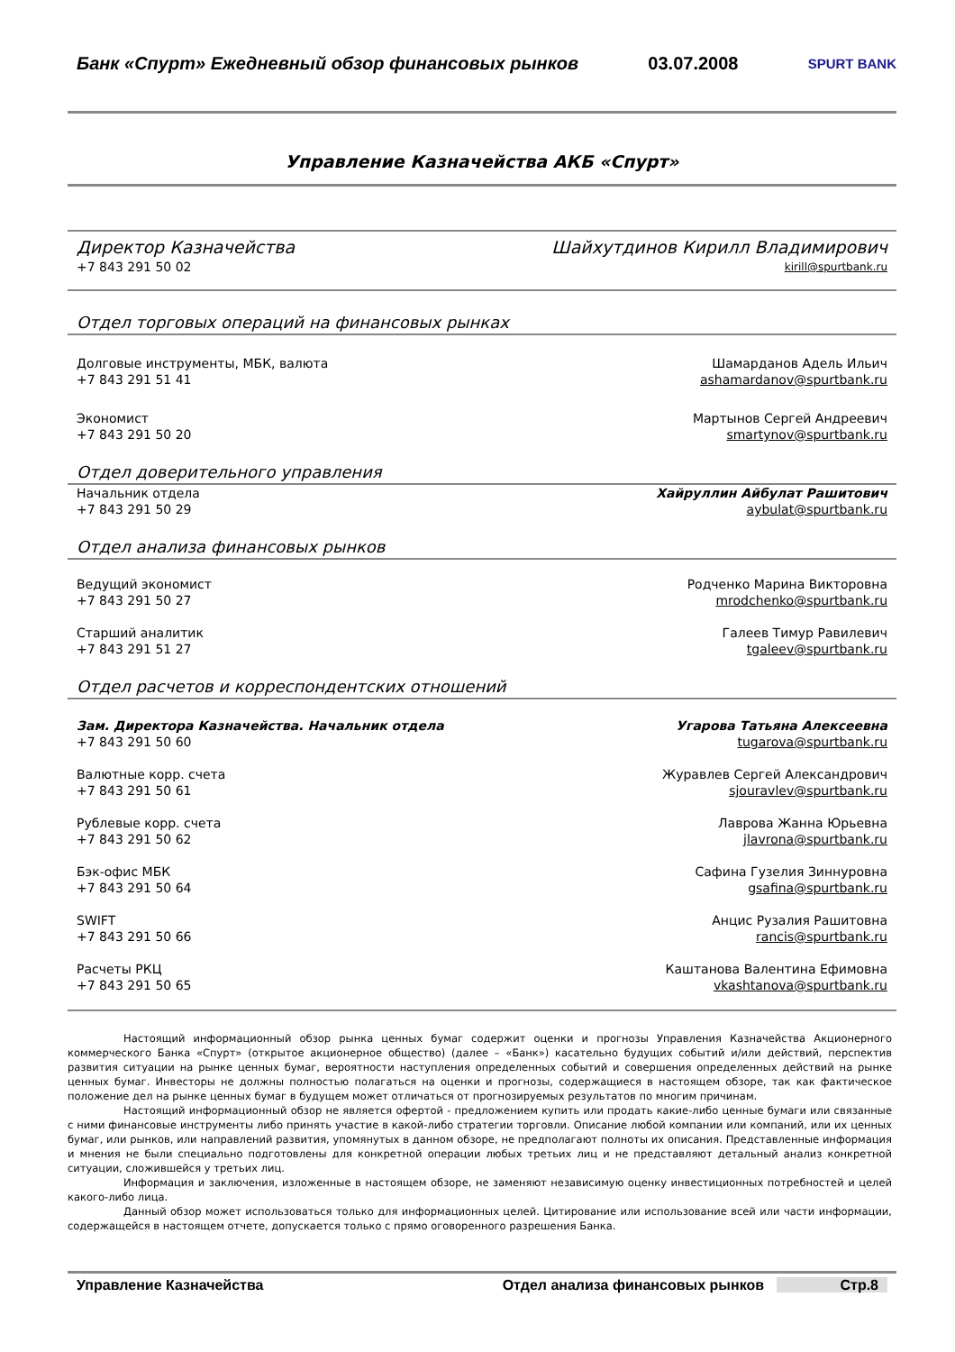Банк «Спурт» Ежедневный обзор финансовых рынков 03.07.2008 SPURT BANK
Управление Казначейства АКБ «Спурт»
Директор Казначейства Шайхутдинов Кирилл Владимирович
+7 843 291 50 02 kirill@spurtbank.ru
Отдел торговых операций на финансовых рынках
Долговые инструменты, МБК, валюта
+7 843 291 51 41 Шамарданов Адель Ильич
ashamardanov@spurtbank.ru
Экономист
+7 843 291 50 20 Мартынов Сергей Андреевич
smartynov@spurtbank.ru
Отдел доверительного управления
Начальник отдела
+7 843 291 50 29 Хайруллин Айбулат Рашитович
aybulat@spurtbank.ru
Отдел анализа финансовых рынков
Ведущий экономист
+7 843 291 50 27 Родченко Марина Викторовна
mrodchenko@spurtbank.ru
Старший аналитик
+7 843 291 51 27 Галеев Тимур Равилевич
tgaleev@spurtbank.ru
Отдел расчетов и корреспондентских отношений
Зам. Директора Казначейства. Начальник отдела
+7 843 291 50 60 Угарова Татьяна Алексеевна
tugarova@spurtbank.ru
Валютные корр. счета
+7 843 291 50 61 Журавлев Сергей Александрович
sjouravlev@spurtbank.ru
Рублевые корр. счета
+7 843 291 50 62 Лаврова Жанна Юрьевна
jlavrona@spurtbank.ru
Бэк-офис МБК
+7 843 291 50 64 Сафина Гузелия Зиннуровна
gsafina@spurtbank.ru
SWIFT
+7 843 291 50 66 Анцис Рузалия Рашитовна
rancis@spurtbank.ru
Расчеты РКЦ
+7 843 291 50 65 Каштанова Валентина Ефимовна
vkashtanova@spurtbank.ru
Настоящий информационный обзор рынка ценных бумаг содержит оценки и прогнозы Управления Казначейства Акционерного коммерческого Банка «Спурт» (открытое акционерное общество) (далее – «Банк») касательно будущих событий и/или действий, перспектив развития ситуации на рынке ценных бумаг, вероятности наступления определенных событий и совершения определенных действий на рынке ценных бумаг. Инвесторы не должны полностью полагаться на оценки и прогнозы, содержащиеся в настоящем обзоре, так как фактическое положение дел на рынке ценных бумаг в будущем может отличаться от прогнозируемых результатов по многим причинам.
Настоящий информационный обзор не является офертой - предложением купить или продать какие-либо ценные бумаги или связанные с ними финансовые инструменты либо принять участие в какой-либо стратегии торговли. Описание любой компании или компаний, или их ценных бумаг, или рынков, или направлений развития, упомянутых в данном обзоре, не предполагают полноты их описания. Представленные информация и мнения не были специально подготовлены для конкретной операции любых третьих лиц и не представляют детальный анализ конкретной ситуации, сложившейся у третьих лиц.
Информация и заключения, изложенные в настоящем обзоре, не заменяют независимую оценку инвестиционных потребностей и целей какого-либо лица.
Данный обзор может использоваться только для информационных целей. Цитирование или использование всей или части информации, содержащейся в настоящем отчете, допускается только с прямо оговоренного разрешения Банка.
Управление Казначейства Отдел анализа финансовых рынков Стр.8